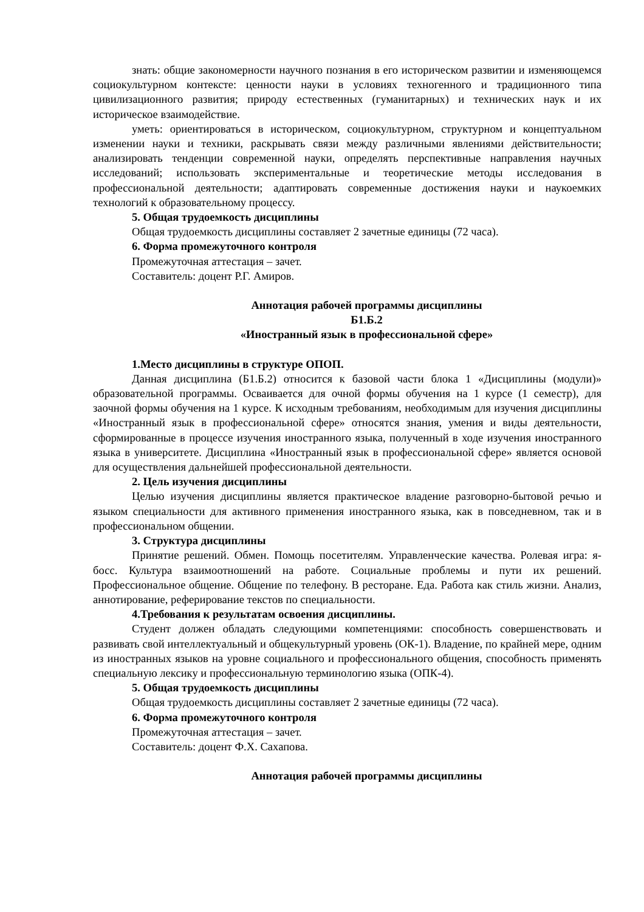знать: общие закономерности научного познания в его историческом развитии и изменяющемся социокультурном контексте: ценности науки в условиях техногенного и традиционного типа цивилизационного развития; природу естественных (гуманитарных) и технических наук и их историческое взаимодействие.
уметь: ориентироваться в историческом, социокультурном, структурном и концептуальном изменении науки и техники, раскрывать связи между различными явлениями действительности; анализировать тенденции современной науки, определять перспективные направления научных исследований; использовать экспериментальные и теоретические методы исследования в профессиональной деятельности; адаптировать современные достижения науки и наукоемких технологий к образовательному процессу.
5. Общая трудоемкость дисциплины
Общая трудоемкость дисциплины составляет 2 зачетные единицы (72 часа).
6. Форма промежуточного контроля
Промежуточная аттестация – зачет.
Составитель: доцент Р.Г. Амиров.
Аннотация рабочей программы дисциплины
Б1.Б.2
«Иностранный язык в профессиональной сфере»
1.Место дисциплины в структуре ОПОП.
Данная дисциплина (Б1.Б.2) относится к базовой части блока 1 «Дисциплины (модули)» образовательной программы. Осваивается для очной формы обучения на 1 курсе (1 семестр), для заочной формы обучения на 1 курсе. К исходным требованиям, необходимым для изучения дисциплины «Иностранный язык в профессиональной сфере» относятся знания, умения и виды деятельности, сформированные в процессе изучения иностранного языка, полученный в ходе изучения иностранного языка в университете. Дисциплина «Иностранный язык в профессиональной сфере» является основой для осуществления дальнейшей профессиональной деятельности.
2. Цель изучения дисциплины
Целью изучения дисциплины является практическое владение разговорно-бытовой речью и языком специальности для активного применения иностранного языка, как в повседневном, так и в профессиональном общении.
3. Структура дисциплины
Принятие решений. Обмен. Помощь посетителям. Управленческие качества. Ролевая игра: я- босс. Культура взаимоотношений на работе. Социальные проблемы и пути их решений. Профессиональное общение. Общение по телефону. В ресторане. Еда. Работа как стиль жизни. Анализ, аннотирование, реферирование текстов по специальности.
4.Требования к результатам освоения дисциплины.
Студент должен обладать следующими компетенциями: способность совершенствовать и развивать свой интеллектуальный и общекультурный уровень (ОК-1). Владение, по крайней мере, одним из иностранных языков на уровне социального и профессионального общения, способность применять специальную лексику и профессиональную терминологию языка (ОПК-4).
5. Общая трудоемкость дисциплины
Общая трудоемкость дисциплины составляет 2 зачетные единицы (72 часа).
6. Форма промежуточного контроля
Промежуточная аттестация – зачет.
Составитель: доцент Ф.Х. Сахапова.
Аннотация рабочей программы дисциплины